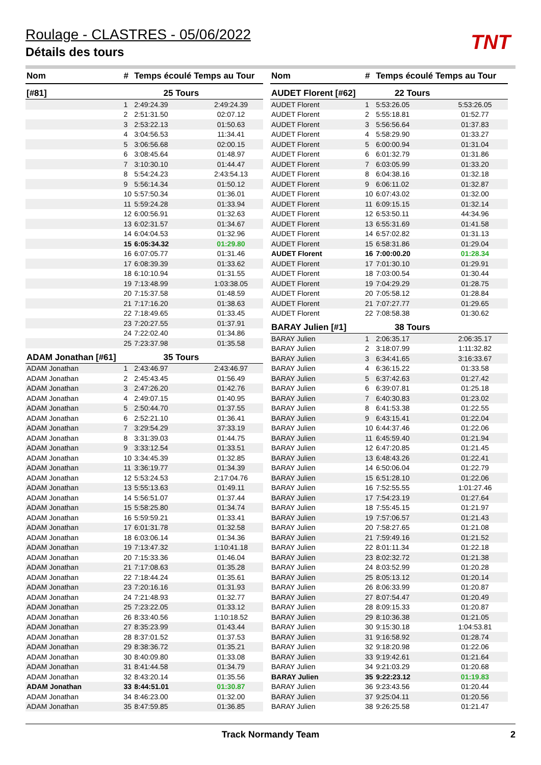Roulage - CLASTRES - 05/06/2022
Détails des tours
TNT
| Nom | # | Temps écoulé Temps au Tour | |
| --- | --- | --- | --- |
| [#81] | 25 Tours | | |
| | 1 | 2:49:24.39 | 2:49:24.39 |
| | 2 | 2:51:31.50 | 02:07.12 |
| | 3 | 2:53:22.13 | 01:50.63 |
| | 4 | 3:04:56.53 | 11:34.41 |
| | 5 | 3:06:56.68 | 02:00.15 |
| | 6 | 3:08:45.64 | 01:48.97 |
| | 7 | 3:10:30.10 | 01:44.47 |
| | 8 | 5:54:24.23 | 2:43:54.13 |
| | 9 | 5:56:14.34 | 01:50.12 |
| | 10 | 5:57:50.34 | 01:36.01 |
| | 11 | 5:59:24.28 | 01:33.94 |
| | 12 | 6:00:56.91 | 01:32.63 |
| | 13 | 6:02:31.57 | 01:34.67 |
| | 14 | 6:04:04.53 | 01:32.96 |
| | 15 | 6:05:34.32 | 01:29.80 |
| | 16 | 6:07:05.77 | 01:31.46 |
| | 17 | 6:08:39.39 | 01:33.62 |
| | 18 | 6:10:10.94 | 01:31.55 |
| | 19 | 7:13:48.99 | 1:03:38.05 |
| | 20 | 7:15:37.58 | 01:48.59 |
| | 21 | 7:17:16.20 | 01:38.63 |
| | 22 | 7:18:49.65 | 01:33.45 |
| | 23 | 7:20:27.55 | 01:37.91 |
| | 24 | 7:22:02.40 | 01:34.86 |
| | 25 | 7:23:37.98 | 01:35.58 |
| ADAM Jonathan [#61] | 35 Tours | | |
| ADAM Jonathan | 1 | 2:43:46.97 | 2:43:46.97 |
| ADAM Jonathan | 2 | 2:45:43.45 | 01:56.49 |
| ADAM Jonathan | 3 | 2:47:26.20 | 01:42.76 |
| ADAM Jonathan | 4 | 2:49:07.15 | 01:40.95 |
| ADAM Jonathan | 5 | 2:50:44.70 | 01:37.55 |
| ADAM Jonathan | 6 | 2:52:21.10 | 01:36.41 |
| ADAM Jonathan | 7 | 3:29:54.29 | 37:33.19 |
| ADAM Jonathan | 8 | 3:31:39.03 | 01:44.75 |
| ADAM Jonathan | 9 | 3:33:12.54 | 01:33.51 |
| ADAM Jonathan | 10 | 3:34:45.39 | 01:32.85 |
| ADAM Jonathan | 11 | 3:36:19.77 | 01:34.39 |
| ADAM Jonathan | 12 | 5:53:24.53 | 2:17:04.76 |
| ADAM Jonathan | 13 | 5:55:13.63 | 01:49.11 |
| ADAM Jonathan | 14 | 5:56:51.07 | 01:37.44 |
| ADAM Jonathan | 15 | 5:58:25.80 | 01:34.74 |
| ADAM Jonathan | 16 | 5:59:59.21 | 01:33.41 |
| ADAM Jonathan | 17 | 6:01:31.78 | 01:32.58 |
| ADAM Jonathan | 18 | 6:03:06.14 | 01:34.36 |
| ADAM Jonathan | 19 | 7:13:47.32 | 1:10:41.18 |
| ADAM Jonathan | 20 | 7:15:33.36 | 01:46.04 |
| ADAM Jonathan | 21 | 7:17:08.63 | 01:35.28 |
| ADAM Jonathan | 22 | 7:18:44.24 | 01:35.61 |
| ADAM Jonathan | 23 | 7:20:16.16 | 01:31.93 |
| ADAM Jonathan | 24 | 7:21:48.93 | 01:32.77 |
| ADAM Jonathan | 25 | 7:23:22.05 | 01:33.12 |
| ADAM Jonathan | 26 | 8:33:40.56 | 1:10:18.52 |
| ADAM Jonathan | 27 | 8:35:23.99 | 01:43.44 |
| ADAM Jonathan | 28 | 8:37:01.52 | 01:37.53 |
| ADAM Jonathan | 29 | 8:38:36.72 | 01:35.21 |
| ADAM Jonathan | 30 | 8:40:09.80 | 01:33.08 |
| ADAM Jonathan | 31 | 8:41:44.58 | 01:34.79 |
| ADAM Jonathan | 32 | 8:43:20.14 | 01:35.56 |
| ADAM Jonathan | 33 | 8:44:51.01 | 01:30.87 |
| ADAM Jonathan | 34 | 8:46:23.00 | 01:32.00 |
| ADAM Jonathan | 35 | 8:47:59.85 | 01:36.85 |
| Nom | # | Temps écoulé Temps au Tour | |
| --- | --- | --- | --- |
| AUDET Florent [#62] | 22 Tours | | |
| AUDET Florent | 1 | 5:53:26.05 | 5:53:26.05 |
| AUDET Florent | 2 | 5:55:18.81 | 01:52.77 |
| AUDET Florent | 3 | 5:56:56.64 | 01:37.83 |
| AUDET Florent | 4 | 5:58:29.90 | 01:33.27 |
| AUDET Florent | 5 | 6:00:00.94 | 01:31.04 |
| AUDET Florent | 6 | 6:01:32.79 | 01:31.86 |
| AUDET Florent | 7 | 6:03:05.99 | 01:33.20 |
| AUDET Florent | 8 | 6:04:38.16 | 01:32.18 |
| AUDET Florent | 9 | 6:06:11.02 | 01:32.87 |
| AUDET Florent | 10 | 6:07:43.02 | 01:32.00 |
| AUDET Florent | 11 | 6:09:15.15 | 01:32.14 |
| AUDET Florent | 12 | 6:53:50.11 | 44:34.96 |
| AUDET Florent | 13 | 6:55:31.69 | 01:41.58 |
| AUDET Florent | 14 | 6:57:02.82 | 01:31.13 |
| AUDET Florent | 15 | 6:58:31.86 | 01:29.04 |
| AUDET Florent | 16 | 7:00:00.20 | 01:28.34 |
| AUDET Florent | 17 | 7:01:30.10 | 01:29.91 |
| AUDET Florent | 18 | 7:03:00.54 | 01:30.44 |
| AUDET Florent | 19 | 7:04:29.29 | 01:28.75 |
| AUDET Florent | 20 | 7:05:58.12 | 01:28.84 |
| AUDET Florent | 21 | 7:07:27.77 | 01:29.65 |
| AUDET Florent | 22 | 7:08:58.38 | 01:30.62 |
| BARAY Julien [#1] | 38 Tours | | |
| BARAY Julien | 1 | 2:06:35.17 | 2:06:35.17 |
| BARAY Julien | 2 | 3:18:07.99 | 1:11:32.82 |
| BARAY Julien | 3 | 6:34:41.65 | 3:16:33.67 |
| BARAY Julien | 4 | 6:36:15.22 | 01:33.58 |
| BARAY Julien | 5 | 6:37:42.63 | 01:27.42 |
| BARAY Julien | 6 | 6:39:07.81 | 01:25.18 |
| BARAY Julien | 7 | 6:40:30.83 | 01:23.02 |
| BARAY Julien | 8 | 6:41:53.38 | 01:22.55 |
| BARAY Julien | 9 | 6:43:15.41 | 01:22.04 |
| BARAY Julien | 10 | 6:44:37.46 | 01:22.06 |
| BARAY Julien | 11 | 6:45:59.40 | 01:21.94 |
| BARAY Julien | 12 | 6:47:20.85 | 01:21.45 |
| BARAY Julien | 13 | 6:48:43.26 | 01:22.41 |
| BARAY Julien | 14 | 6:50:06.04 | 01:22.79 |
| BARAY Julien | 15 | 6:51:28.10 | 01:22.06 |
| BARAY Julien | 16 | 7:52:55.55 | 1:01:27.46 |
| BARAY Julien | 17 | 7:54:23.19 | 01:27.64 |
| BARAY Julien | 18 | 7:55:45.15 | 01:21.97 |
| BARAY Julien | 19 | 7:57:06.57 | 01:21.43 |
| BARAY Julien | 20 | 7:58:27.65 | 01:21.08 |
| BARAY Julien | 21 | 7:59:49.16 | 01:21.52 |
| BARAY Julien | 22 | 8:01:11.34 | 01:22.18 |
| BARAY Julien | 23 | 8:02:32.72 | 01:21.38 |
| BARAY Julien | 24 | 8:03:52.99 | 01:20.28 |
| BARAY Julien | 25 | 8:05:13.12 | 01:20.14 |
| BARAY Julien | 26 | 8:06:33.99 | 01:20.87 |
| BARAY Julien | 27 | 8:07:54.47 | 01:20.49 |
| BARAY Julien | 28 | 8:09:15.33 | 01:20.87 |
| BARAY Julien | 29 | 8:10:36.38 | 01:21.05 |
| BARAY Julien | 30 | 9:15:30.18 | 1:04:53.81 |
| BARAY Julien | 31 | 9:16:58.92 | 01:28.74 |
| BARAY Julien | 32 | 9:18:20.98 | 01:22.06 |
| BARAY Julien | 33 | 9:19:42.61 | 01:21.64 |
| BARAY Julien | 34 | 9:21:03.29 | 01:20.68 |
| BARAY Julien | 35 | 9:22:23.12 | 01:19.83 |
| BARAY Julien | 36 | 9:23:43.56 | 01:20.44 |
| BARAY Julien | 37 | 9:25:04.11 | 01:20.56 |
| BARAY Julien | 38 | 9:26:25.58 | 01:21.47 |
Track Normandy Team 2